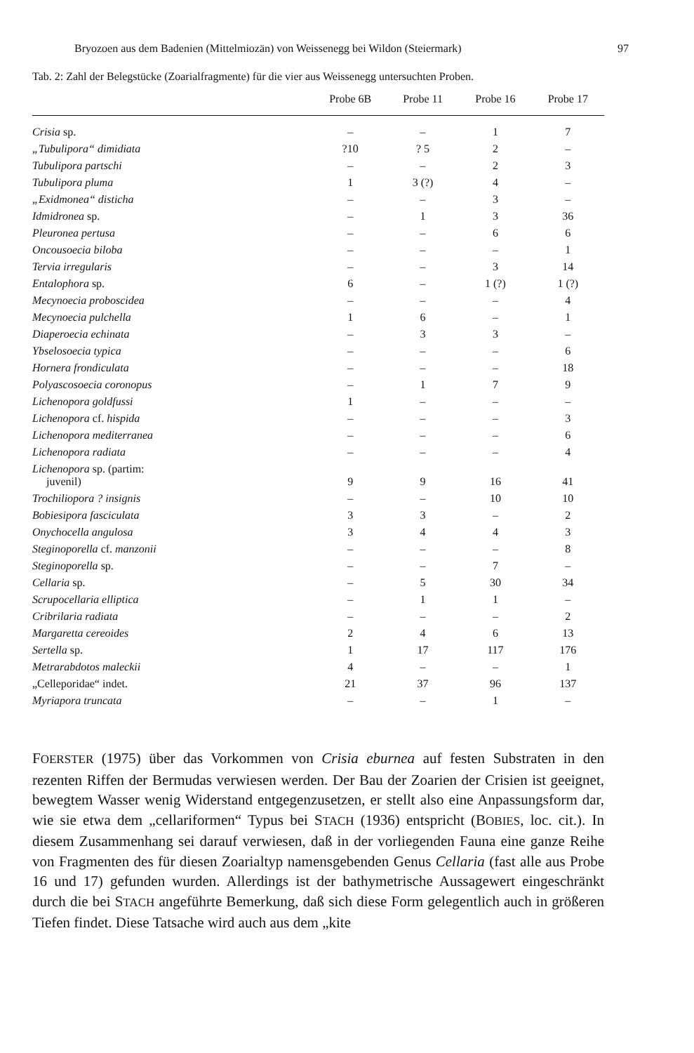Bryozoen aus dem Badenien (Mittelmiozän) von Weissenegg bei Wildon (Steiermark) 97
Tab. 2: Zahl der Belegstücke (Zoarialfragmente) für die vier aus Weissenegg untersuchten Proben.
| | Probe 6B | Probe 11 | Probe 16 | Probe 17 |
| --- | --- | --- | --- | --- |
| Crisia sp. | – | – | 1 | 7 |
| „Tubulipora“ dimidiata | ?10 | ? 5 | 2 | – |
| Tubulipora partschi | – | – | 2 | 3 |
| Tubulipora pluma | 1 | 3 (?) | 4 | – |
| „Exidmonea“ disticha | – | – | 3 | – |
| Idmidronea sp. | – | 1 | 3 | 36 |
| Pleuronea pertusa | – | – | 6 | 6 |
| Oncousoecia biloba | – | – | – | 1 |
| Tervia irregularis | – | – | 3 | 14 |
| Entalophora sp. | 6 | – | 1 (?) | 1 (?) |
| Mecynoecia proboscidea | – | – | – | 4 |
| Mecynoecia pulchella | 1 | 6 | – | 1 |
| Diaperoecia echinata | – | 3 | 3 | – |
| Ybselosoecia typica | – | – | – | 6 |
| Hornera frondiculata | – | – | – | 18 |
| Polyascosoecia coronopus | – | 1 | 7 | 9 |
| Lichenopora goldfussi | 1 | – | – | – |
| Lichenopora cf. hispida | – | – | – | 3 |
| Lichenopora mediterranea | – | – | – | 6 |
| Lichenopora radiata | – | – | – | 4 |
| Lichenopora sp. (partim: juvenil) | 9 | 9 | 16 | 41 |
| Trochiliopora ? insignis | – | – | 10 | 10 |
| Bobiesipora fasciculata | 3 | 3 | – | 2 |
| Onychocella angulosa | 3 | 4 | 4 | 3 |
| Steginoporella cf. manzonii | – | – | – | 8 |
| Steginoporella sp. | – | – | 7 | – |
| Cellaria sp. | – | 5 | 30 | 34 |
| Scrupocellaria elliptica | – | 1 | 1 | – |
| Cribrilaria radiata | – | – | – | 2 |
| Margaretta cereoides | 2 | 4 | 6 | 13 |
| Sertella sp. | 1 | 17 | 117 | 176 |
| Metrarabdotos maleckii | 4 | – | – | 1 |
| „Celleporidae“ indet. | 21 | 37 | 96 | 137 |
| Myriapora truncata | – | – | 1 | – |
FOERSTER (1975) über das Vorkommen von Crisia eburnea auf festen Substraten in den rezenten Riffen der Bermudas verwiesen werden. Der Bau der Zoarien der Crisien ist geeignet, bewegtem Wasser wenig Widerstand entgegenzusetzen, er stellt also eine Anpassungsform dar, wie sie etwa dem „cellariformen“ Typus bei STACH (1936) entspricht (BOBIES, loc. cit.). In diesem Zusammenhang sei darauf verwiesen, daß in der vorliegenden Fauna eine ganze Reihe von Fragmenten des für diesen Zoarialtyp namensgebenden Genus Cellaria (fast alle aus Probe 16 und 17) gefunden wurden. Allerdings ist der bathymetrische Aussagewert eingeschränkt durch die bei STACH angeführte Bemerkung, daß sich diese Form gelegentlich auch in größeren Tiefen findet. Diese Tatsache wird auch aus dem „kite